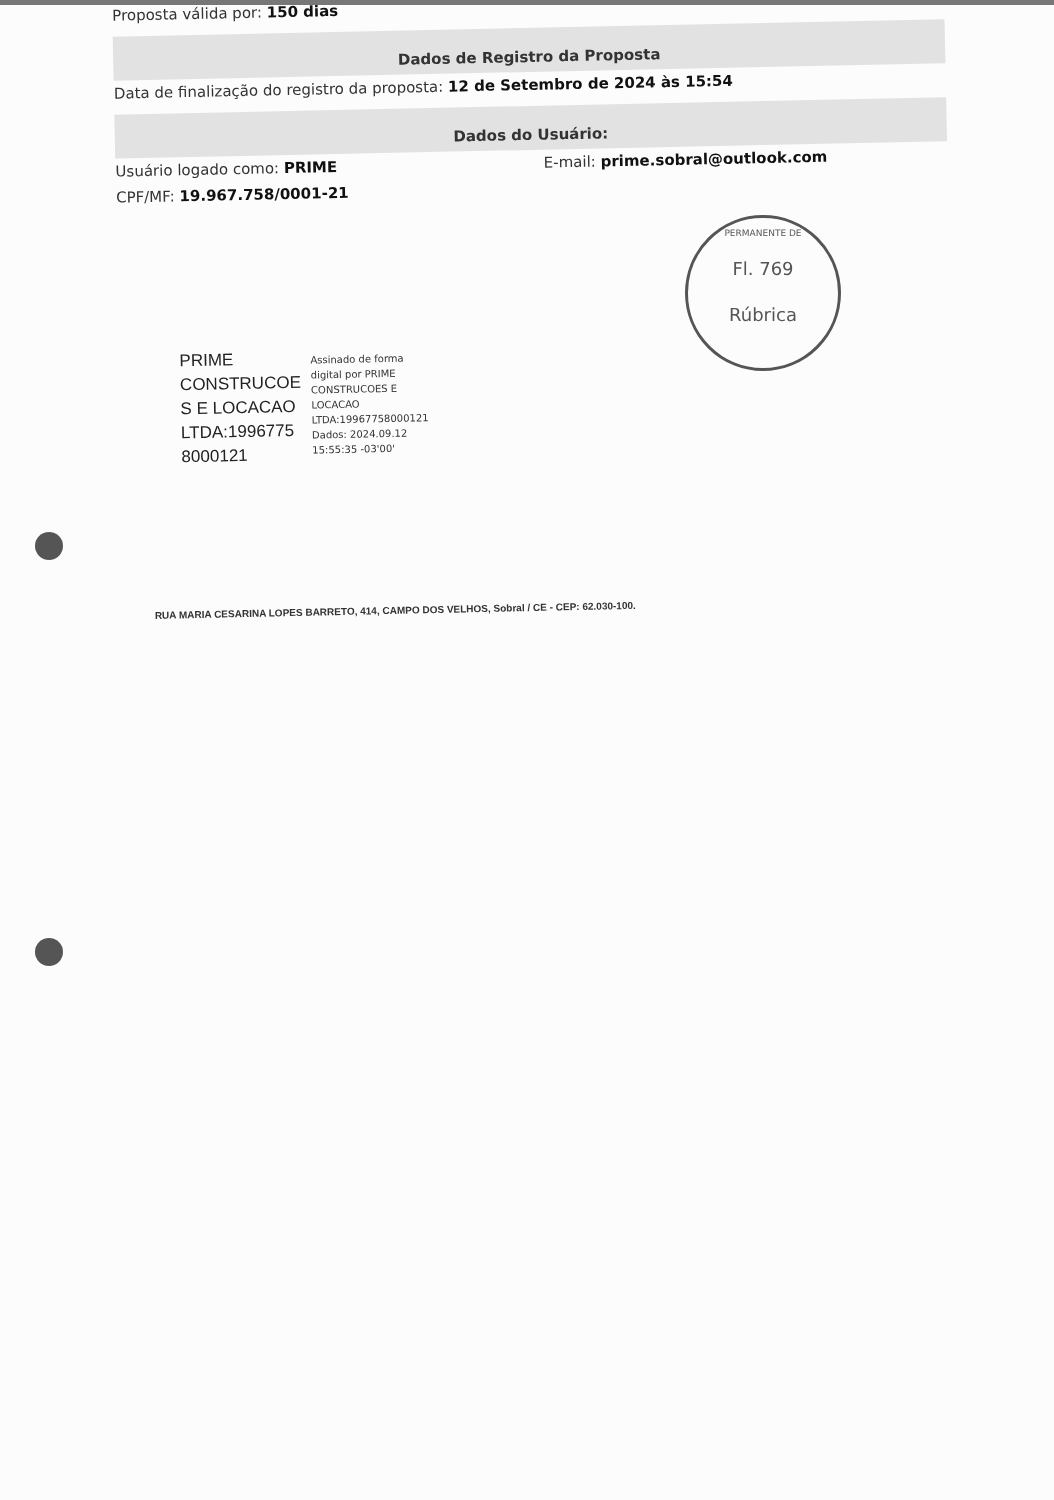PERMANENTE DE
Fl. 769
Rúbrica
Proposta válida por: 150 dias
Dados de Registro da Proposta
Data de finalização do registro da proposta: 12 de Setembro de 2024 às 15:54
Dados do Usuário:
Usuário logado como: PRIME
E-mail: prime.sobral@outlook.com
CPF/MF: 19.967.758/0001-21
PRIME
CONSTRUCOE
S E LOCACAO
LTDA:1996775
8000121
Assinado de forma
digital por PRIME
CONSTRUCOES E
LOCACAO
LTDA:19967758000121
Dados: 2024.09.12
15:55:35 -03'00'
RUA MARIA CESARINA LOPES BARRETO, 414, CAMPO DOS VELHOS, Sobral / CE - CEP: 62.030-100.